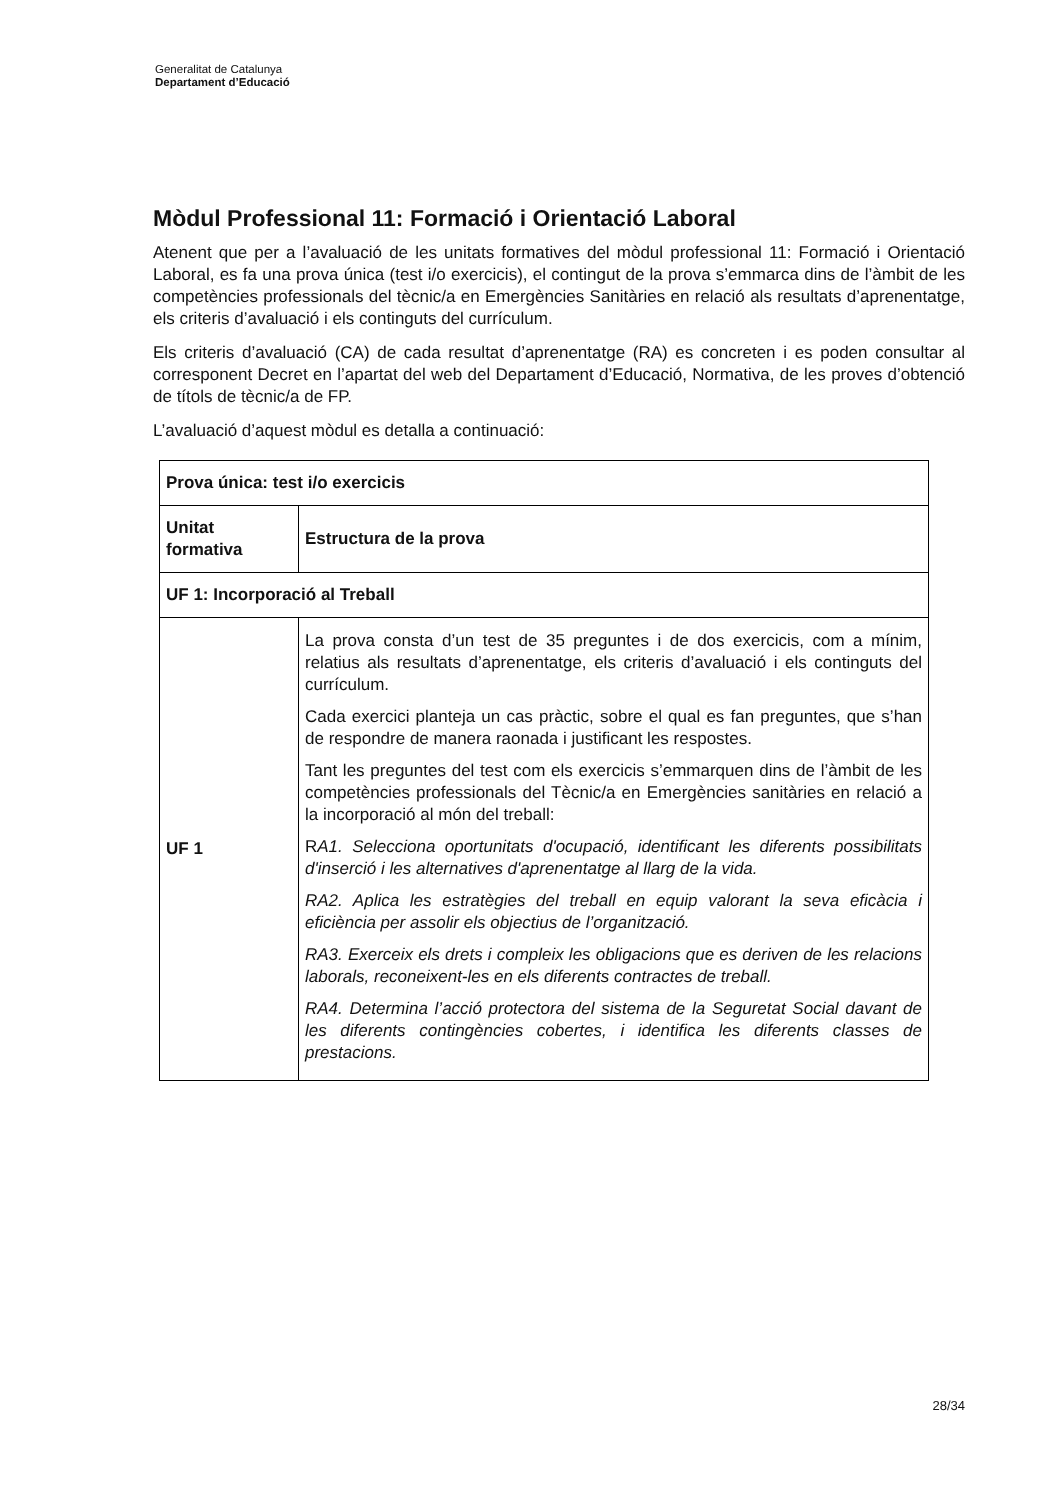Generalitat de Catalunya
Departament d’Educació
Mòdul Professional 11: Formació i Orientació Laboral
Atenent que per a l’avaluació de les unitats formatives del mòdul professional 11: Formació i Orientació Laboral, es fa una prova única (test i/o exercicis), el contingut de la prova s’emmarca dins de l’àmbit de les competències professionals del tècnic/a en Emergències Sanitàries en relació als resultats d’aprenentatge, els criteris d’avaluació i els continguts del currículum.
Els criteris d’avaluació (CA) de cada resultat d’aprenentatge (RA) es concreten i es poden consultar al corresponent Decret en l’apartat del web del Departament d’Educació, Normativa, de les proves d’obtenció de títols de tècnic/a de FP.
L’avaluació d’aquest mòdul es detalla a continuació:
| Prova única: test i/o exercicis | |
| Unitat formativa | Estructura de la prova |
| UF 1: Incorporació al Treball | |
| UF 1 | La prova consta d’un test de 35 preguntes i de dos exercicis, com a mínim, relatius als resultats d’aprenentatge, els criteris d’avaluació i els continguts del currículum. Cada exercici planteja un cas pràctic, sobre el qual es fan preguntes, que s’han de respondre de manera raonada i justificant les respostes. Tant les preguntes del test com els exercicis s’emmarquen dins de l’àmbit de les competències professionals del Tècnic/a en Emergències sanitàries en relació a la incorporació al món del treball: R A1. Selecciona oportunitats d'ocupació, identificant les diferents possibilitats d'inserció i les alternatives d'aprenentatge al llarg de la vida. RA2. Aplica les estratègies del treball en equip valorant la seva eficàcia i eficiència per assolir els objectius de l’organització. RA3. Exerceix els drets i compleix les obligacions que es deriven de les relacions laborals, reconeixent-les en els diferents contractes de treball. RA4. Determina l’acció protectora del sistema de la Seguretat Social davant de les diferents contingències cobertes, i identifica les diferents classes de prestacions. |
28/34